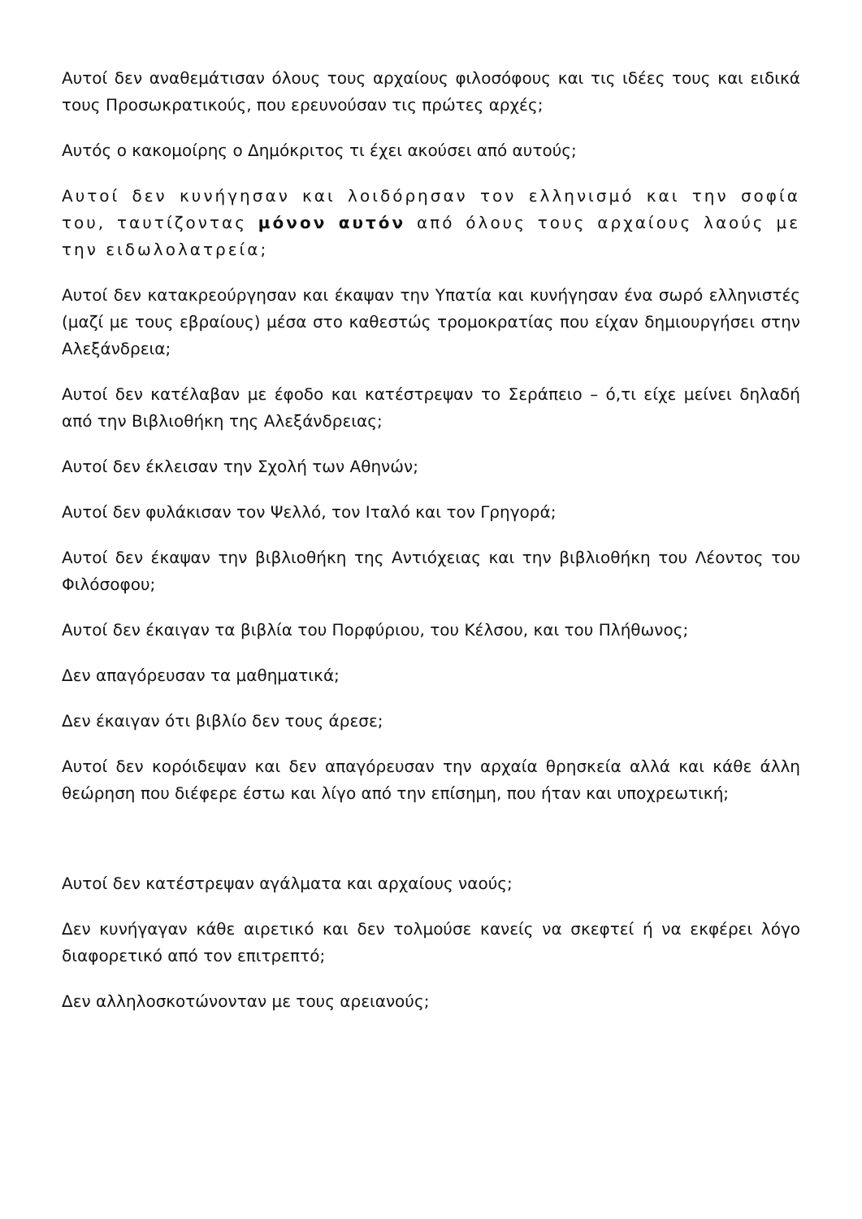Αυτοί δεν αναθεμάτισαν όλους τους αρχαίους φιλοσόφους και τις ιδέες τους και ειδικά τους Προσωκρατικούς, που ερευνούσαν τις πρώτες αρχές;
Αυτός ο κακομοίρης ο Δημόκριτος τι έχει ακούσει από αυτούς;
Αυτοί δεν κυνήγησαν και λοιδόρησαν τον ελληνισμό και την σοφία του, ταυτίζοντας μόνον αυτόν από όλους τους αρχαίους λαούς με την ειδωλολατρεία;
Αυτοί δεν κατακρεούργησαν και έκαψαν την Υπατία και κυνήγησαν ένα σωρό ελληνιστές (μαζί με τους εβραίους) μέσα στο καθεστώς τρομοκρατίας που είχαν δημιουργήσει στην Αλεξάνδρεια;
Αυτοί δεν κατέλαβαν με έφοδο και κατέστρεψαν το Σεράπειο – ό,τι είχε μείνει δηλαδή από την Βιβλιοθήκη της Αλεξάνδρειας;
Αυτοί δεν έκλεισαν την Σχολή των Αθηνών;
Αυτοί δεν φυλάκισαν τον Ψελλό, τον Ιταλό και τον Γρηγορά;
Αυτοί δεν έκαψαν την βιβλιοθήκη της Αντιόχειας και την βιβλιοθήκη του Λέοντος του Φιλόσοφου;
Αυτοί δεν έκαιγαν τα βιβλία του Πορφύριου, του Κέλσου, και του Πλήθωνος;
Δεν απαγόρευσαν τα μαθηματικά;
Δεν έκαιγαν ότι βιβλίο δεν τους άρεσε;
Αυτοί δεν κορόιδεψαν και δεν απαγόρευσαν την αρχαία θρησκεία αλλά και κάθε άλλη θεώρηση που διέφερε έστω και λίγο από την επίσημη, που ήταν και υποχρεωτική;
Αυτοί δεν κατέστρεψαν αγάλματα και αρχαίους ναούς;
Δεν κυνήγαγαν κάθε αιρετικό και δεν τολμούσε κανείς να σκεφτεί ή να εκφέρει λόγο διαφορετικό από τον επιτρεπτό;
Δεν αλληλοσκοτώνονταν με τους αρειανούς;